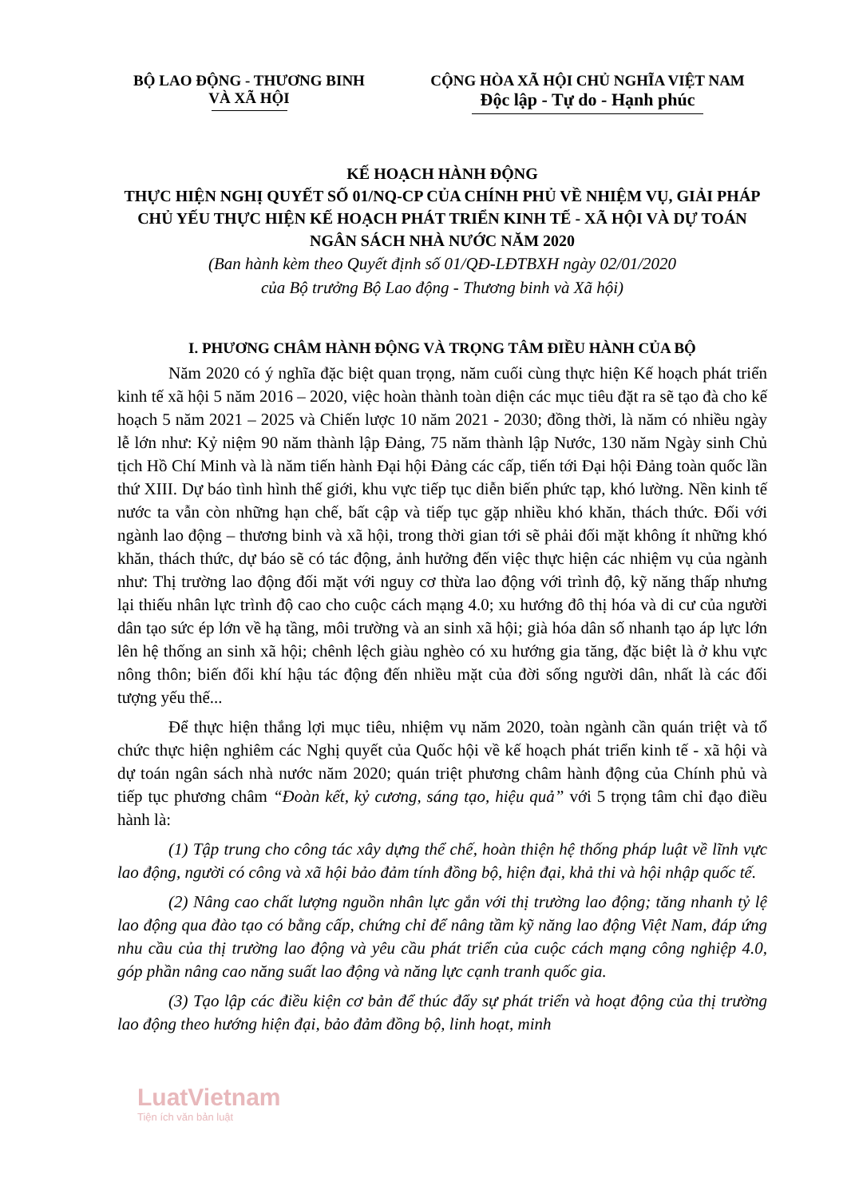BỘ LAO ĐỘNG - THƯƠNG BINH
VÀ XÃ HỘI
CỘNG HÒA XÃ HỘI CHỦ NGHĨA VIỆT NAM
Độc lập - Tự do - Hạnh phúc
KẾ HOẠCH HÀNH ĐỘNG
THỰC HIỆN NGHỊ QUYẾT SỐ 01/NQ-CP CỦA CHÍNH PHỦ VỀ NHIỆM VỤ, GIẢI PHÁP CHỦ YẾU THỰC HIỆN KẾ HOẠCH PHÁT TRIỂN KINH TẾ - XÃ HỘI VÀ DỰ TOÁN NGÂN SÁCH NHÀ NƯỚC NĂM 2020
(Ban hành kèm theo Quyết định số 01/QĐ-LĐTBXH ngày 02/01/2020
của Bộ trưởng Bộ Lao động - Thương binh và Xã hội)
I. PHƯƠNG CHÂM HÀNH ĐỘNG VÀ TRỌNG TÂM ĐIỀU HÀNH CỦA BỘ
Năm 2020 có ý nghĩa đặc biệt quan trọng, năm cuối cùng thực hiện Kế hoạch phát triển kinh tế xã hội 5 năm 2016 – 2020, việc hoàn thành toàn diện các mục tiêu đặt ra sẽ tạo đà cho kế hoạch 5 năm 2021 – 2025 và Chiến lược 10 năm 2021 - 2030; đồng thời, là năm có nhiều ngày lễ lớn như: Kỷ niệm 90 năm thành lập Đảng, 75 năm thành lập Nước, 130 năm Ngày sinh Chủ tịch Hồ Chí Minh và là năm tiến hành Đại hội Đảng các cấp, tiến tới Đại hội Đảng toàn quốc lần thứ XIII. Dự báo tình hình thế giới, khu vực tiếp tục diễn biến phức tạp, khó lường. Nền kinh tế nước ta vẫn còn những hạn chế, bất cập và tiếp tục gặp nhiều khó khăn, thách thức. Đối với ngành lao động – thương binh và xã hội, trong thời gian tới sẽ phải đối mặt không ít những khó khăn, thách thức, dự báo sẽ có tác động, ảnh hưởng đến việc thực hiện các nhiệm vụ của ngành như: Thị trường lao động đối mặt với nguy cơ thừa lao động với trình độ, kỹ năng thấp nhưng lại thiếu nhân lực trình độ cao cho cuộc cách mạng 4.0; xu hướng đô thị hóa và di cư của người dân tạo sức ép lớn về hạ tầng, môi trường và an sinh xã hội; già hóa dân số nhanh tạo áp lực lớn lên hệ thống an sinh xã hội; chênh lệch giàu nghèo có xu hướng gia tăng, đặc biệt là ở khu vực nông thôn; biến đổi khí hậu tác động đến nhiều mặt của đời sống người dân, nhất là các đối tượng yếu thế...
Để thực hiện thắng lợi mục tiêu, nhiệm vụ năm 2020, toàn ngành cần quán triệt và tổ chức thực hiện nghiêm các Nghị quyết của Quốc hội về kế hoạch phát triển kinh tế - xã hội và dự toán ngân sách nhà nước năm 2020; quán triệt phương châm hành động của Chính phủ và tiếp tục phương châm “Đoàn kết, kỷ cương, sáng tạo, hiệu quả” với 5 trọng tâm chỉ đạo điều hành là:
(1) Tập trung cho công tác xây dựng thể chế, hoàn thiện hệ thống pháp luật về lĩnh vực lao động, người có công và xã hội bảo đảm tính đồng bộ, hiện đại, khả thi và hội nhập quốc tế.
(2) Nâng cao chất lượng nguồn nhân lực gắn với thị trường lao động; tăng nhanh tỷ lệ lao động qua đào tạo có bằng cấp, chứng chỉ để nâng tầm kỹ năng lao động Việt Nam, đáp ứng nhu cầu của thị trường lao động và yêu cầu phát triển của cuộc cách mạng công nghiệp 4.0, góp phần nâng cao năng suất lao động và năng lực cạnh tranh quốc gia.
(3) Tạo lập các điều kiện cơ bản để thúc đẩy sự phát triển và hoạt động của thị trường lao động theo hướng hiện đại, bảo đảm đồng bộ, linh hoạt, minh
LuatVietnam
Tiện ích văn bản luật